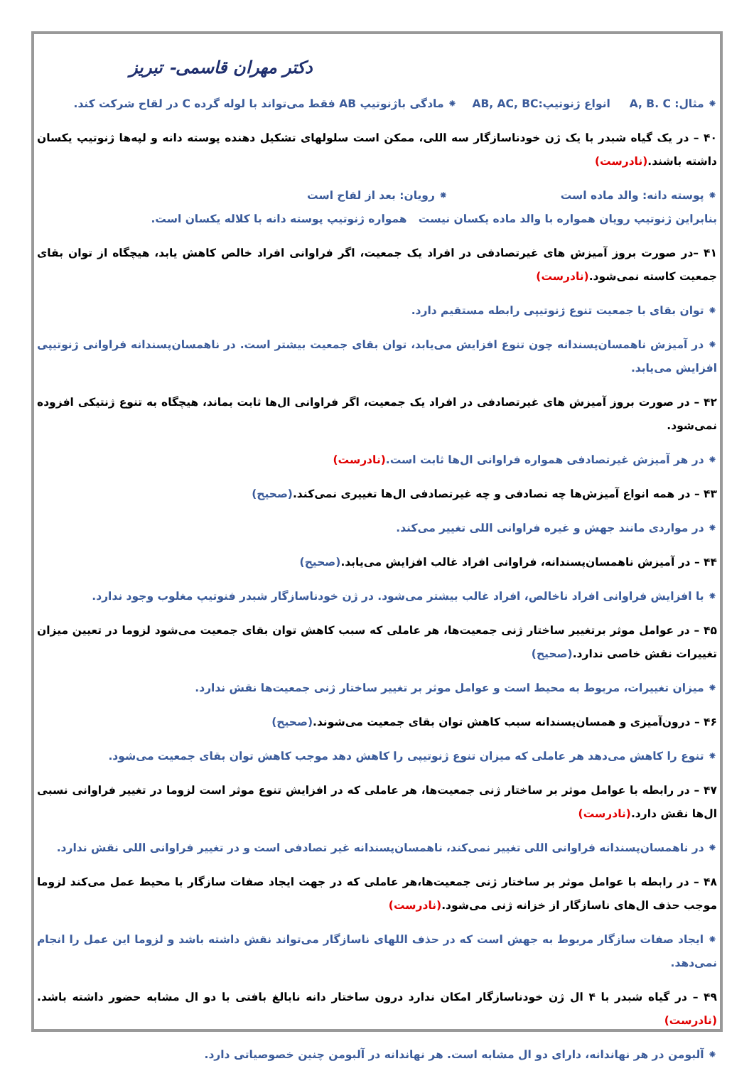دکتر مهران قاسمی- تبریز
⁕ مثال: A, B. C انواع ژنوتیپ:AB, AC, BC ⁕ مادگی باژنوتیپ AB فقط می‌تواند با لوله گرده C در لقاح شرکت کند.
۴۰ – در یک گیاه شبدر با یک ژن خودناسازگار سه اللی، ممکن است سلولهای تشکیل دهنده پوسته دانه و لپه‌ها ژنوتیپ یکسان داشته باشند.(نادرست)
⁕ پوسته دانه: والد ماده است ⁕ رویان: بعد از لقاح است
بنابراین ژنوتیپ رویان همواره با والد ماده یکسان نیست همواره ژنوتیپ پوسته دانه با کلاله یکسان است.
۴۱ –در صورت بروز آمیزش های غیرتصادفی در افراد یک جمعیت، اگر فراوانی افراد خالص کاهش یابد، هیچگاه از توان بقای جمعیت کاسته نمی‌شود.(نادرست)
⁕ توان بقای با جمعیت تنوع ژنوتیپی رابطه مستقیم دارد.
⁕ در آمیزش ناهمسان‌پسندانه چون تنوع افزایش می‌یابد، توان بقای جمعیت بیشتر است. در ناهمسان‌پسندانه فراوانی ژنوتیپی افزایش می‌یابد.
۴۲ – در صورت بروز آمیزش های غیرتصادفی در افراد یک جمعیت، اگر فراوانی ال‌ها ثابت بماند، هیچگاه به تنوع ژنتیکی افزوده نمی‌شود.
⁕ در هر آمیزش غیرتصادفی همواره فراوانی ال‌ها ثابت است.(نادرست)
۴۳ – در همه انواع آمیزش‌ها چه تصادفی و چه غیرتصادفی ال‌ها تغییری نمی‌کند.(صحیح)
⁕ در مواردی مانند جهش و غیره فراوانی اللی تغییر می‌کند.
۴۴ – در آمیزش ناهمسان‌پسندانه، فراوانی افراد غالب افزایش می‌یابد.(صحیح)
⁕ با افزایش فراوانی افراد ناخالص، افراد غالب بیشتر می‌شود. در ژن خودناسازگار شبدر فنوتیپ مغلوب وجود ندارد.
۴۵ – در عوامل موثر برتغییر ساختار ژنی جمعیت‌ها، هر عاملی که سبب کاهش توان بقای جمعیت می‌شود لزوما در تعیین میزان تغییرات نقش خاصی ندارد.(صحیح)
⁕ میزان تغییرات، مربوط به محیط است و عوامل موثر بر تغییر ساختار ژنی جمعیت‌ها نقش ندارد.
۴۶ – درون‌آمیزی و همسان‌پسندانه سبب کاهش توان بقای جمعیت می‌شوند.(صحیح)
⁕ تنوع را کاهش می‌دهد هر عاملی که میزان تنوع ژنوتیپی را کاهش دهد موجب کاهش توان بقای جمعیت می‌شود.
۴۷ – در رابطه با عوامل موثر بر ساختار ژنی جمعیت‌ها، هر عاملی که در افزایش تنوع موثر است لزوما در تغییر فراوانی نسبی ال‌ها نقش دارد.(نادرست)
⁕ در ناهمسان‌پسندانه فراوانی اللی تغییر نمی‌کند، ناهمسان‌پسندانه غیر تصادفی است و در تغییر فراوانی اللی نقش ندارد.
۴۸ – در رابطه با عوامل موثر بر ساختار ژنی جمعیت‌ها،هر عاملی که در جهت ایجاد صفات سازگار با محیط عمل می‌کند لزوما موجب حذف ال‌های ناسازگار از خزانه ژنی می‌شود.(نادرست)
⁕ ایجاد صفات سازگار مربوط به جهش است که در حذف اللهای ناسازگار می‌تواند نقش داشته باشد و لزوما این عمل را انجام نمی‌دهد.
۴۹ – در گیاه شبدر با ۴ ال ژن خودناسازگار امکان ندارد درون ساختار دانه نابالغ بافتی با دو ال مشابه حضور داشته باشد.(نادرست)
⁕ آلبومن در هر نهاندانه، دارای دو ال مشابه است. هر نهاندانه در آلبومن چنین خصوصیاتی دارد.